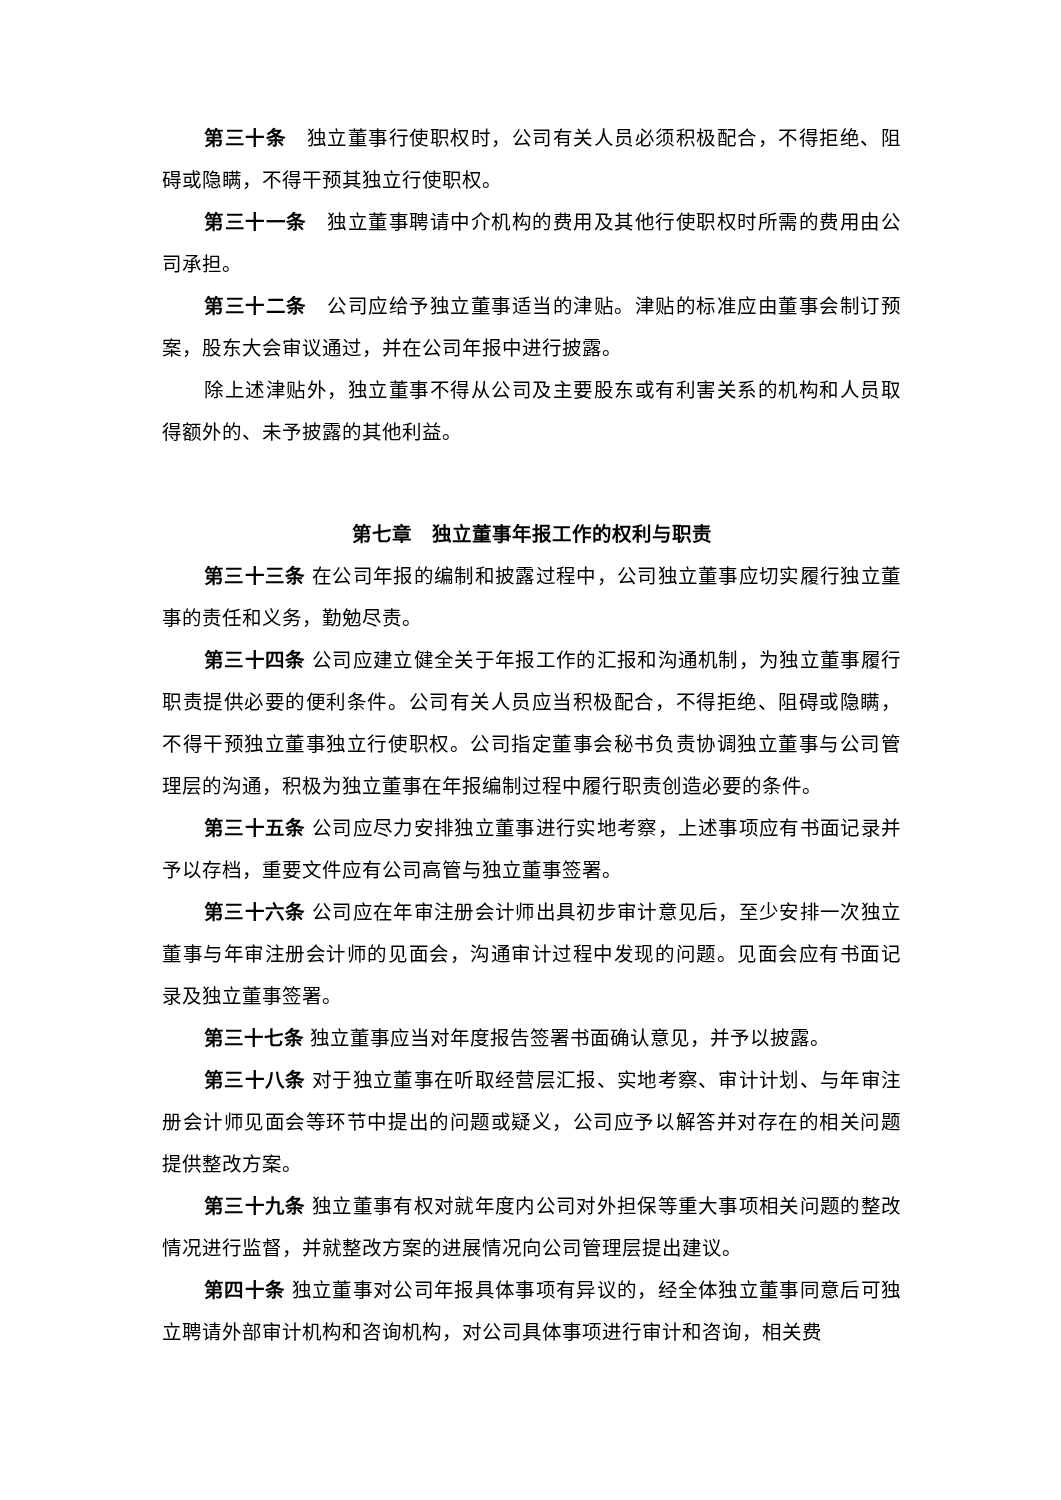第三十条　独立董事行使职权时，公司有关人员必须积极配合，不得拒绝、阻碍或隐瞒，不得干预其独立行使职权。
第三十一条　独立董事聘请中介机构的费用及其他行使职权时所需的费用由公司承担。
第三十二条　公司应给予独立董事适当的津贴。津贴的标准应由董事会制订预案，股东大会审议通过，并在公司年报中进行披露。
除上述津贴外，独立董事不得从公司及主要股东或有利害关系的机构和人员取得额外的、未予披露的其他利益。
第七章　独立董事年报工作的权利与职责
第三十三条 在公司年报的编制和披露过程中，公司独立董事应切实履行独立董事的责任和义务，勤勉尽责。
第三十四条 公司应建立健全关于年报工作的汇报和沟通机制，为独立董事履行职责提供必要的便利条件。公司有关人员应当积极配合，不得拒绝、阻碍或隐瞒，不得干预独立董事独立行使职权。公司指定董事会秘书负责协调独立董事与公司管理层的沟通，积极为独立董事在年报编制过程中履行职责创造必要的条件。
第三十五条 公司应尽力安排独立董事进行实地考察，上述事项应有书面记录并予以存档，重要文件应有公司高管与独立董事签署。
第三十六条 公司应在年审注册会计师出具初步审计意见后，至少安排一次独立董事与年审注册会计师的见面会，沟通审计过程中发现的问题。见面会应有书面记录及独立董事签署。
第三十七条 独立董事应当对年度报告签署书面确认意见，并予以披露。
第三十八条 对于独立董事在听取经营层汇报、实地考察、审计计划、与年审注册会计师见面会等环节中提出的问题或疑义，公司应予以解答并对存在的相关问题提供整改方案。
第三十九条 独立董事有权对就年度内公司对外担保等重大事项相关问题的整改情况进行监督，并就整改方案的进展情况向公司管理层提出建议。
第四十条 独立董事对公司年报具体事项有异议的，经全体独立董事同意后可独立聘请外部审计机构和咨询机构，对公司具体事项进行审计和咨询，相关费